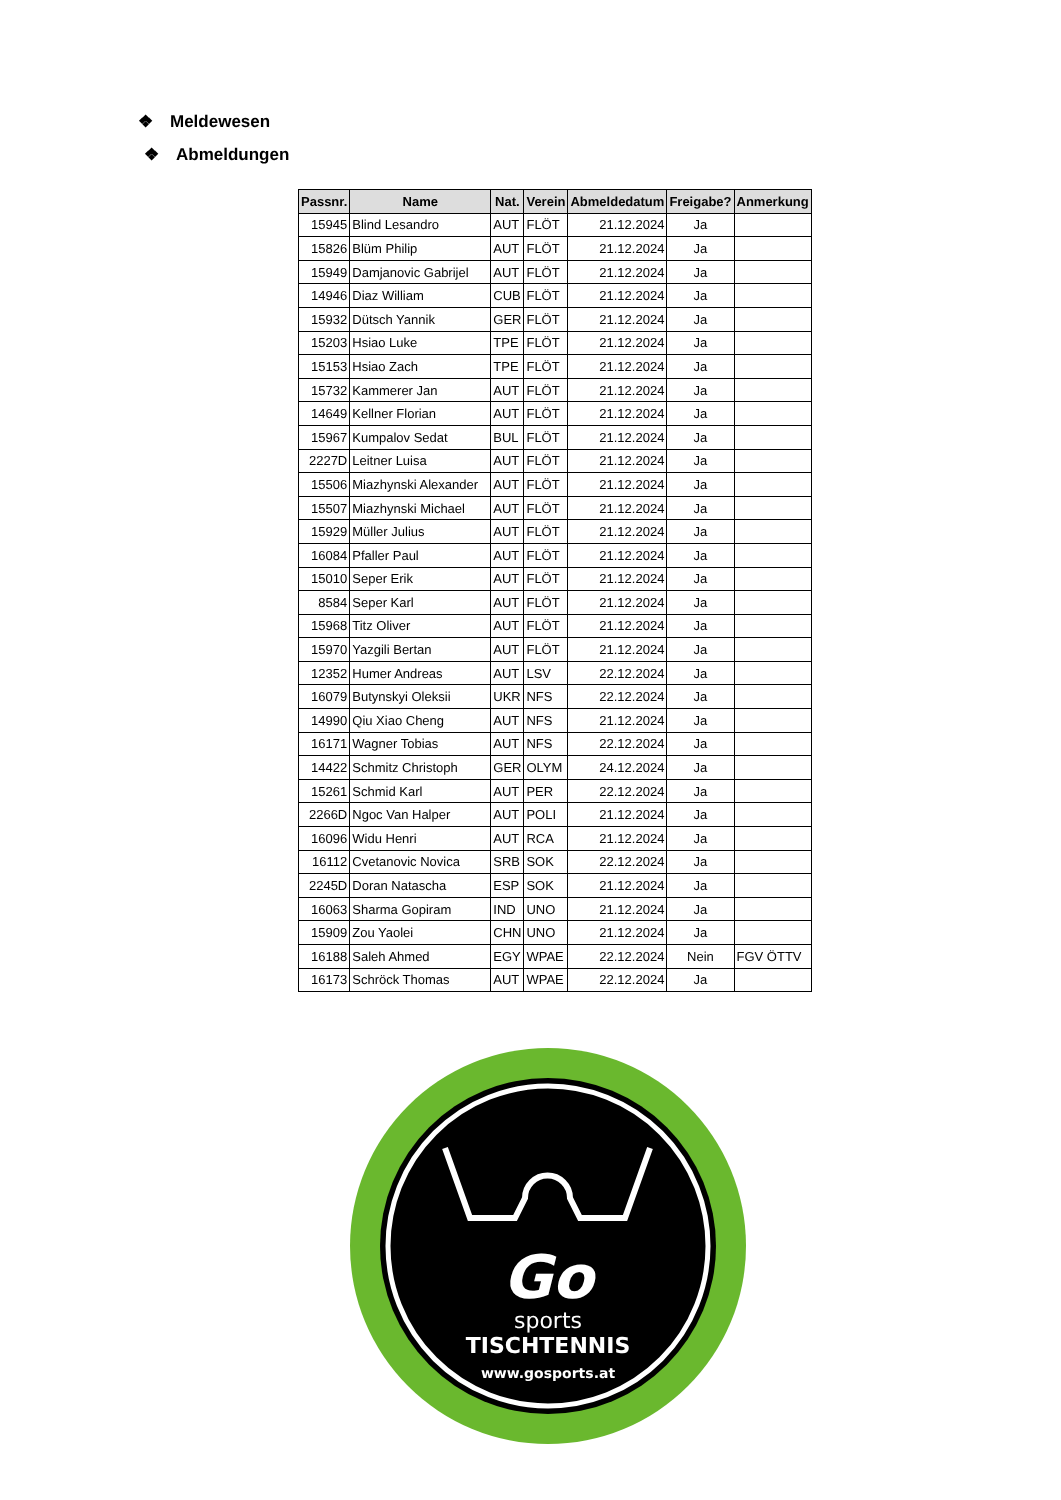❖ Meldewesen
❖ Abmeldungen
| Passnr. | Name | Nat. | Verein | Abmeldedatum | Freigabe? | Anmerkung |
| --- | --- | --- | --- | --- | --- | --- |
| 15945 | Blind Lesandro | AUT | FLÖT | 21.12.2024 | Ja | |
| 15826 | Blüm Philip | AUT | FLÖT | 21.12.2024 | Ja | |
| 15949 | Damjanovic Gabrijel | AUT | FLÖT | 21.12.2024 | Ja | |
| 14946 | Diaz William | CUB | FLÖT | 21.12.2024 | Ja | |
| 15932 | Dütsch Yannik | GER | FLÖT | 21.12.2024 | Ja | |
| 15203 | Hsiao Luke | TPE | FLÖT | 21.12.2024 | Ja | |
| 15153 | Hsiao Zach | TPE | FLÖT | 21.12.2024 | Ja | |
| 15732 | Kammerer Jan | AUT | FLÖT | 21.12.2024 | Ja | |
| 14649 | Kellner Florian | AUT | FLÖT | 21.12.2024 | Ja | |
| 15967 | Kumpalov Sedat | BUL | FLÖT | 21.12.2024 | Ja | |
| 2227D | Leitner Luisa | AUT | FLÖT | 21.12.2024 | Ja | |
| 15506 | Miazhynski Alexander | AUT | FLÖT | 21.12.2024 | Ja | |
| 15507 | Miazhynski Michael | AUT | FLÖT | 21.12.2024 | Ja | |
| 15929 | Müller Julius | AUT | FLÖT | 21.12.2024 | Ja | |
| 16084 | Pfaller Paul | AUT | FLÖT | 21.12.2024 | Ja | |
| 15010 | Seper Erik | AUT | FLÖT | 21.12.2024 | Ja | |
| 8584 | Seper Karl | AUT | FLÖT | 21.12.2024 | Ja | |
| 15968 | Titz Oliver | AUT | FLÖT | 21.12.2024 | Ja | |
| 15970 | Yazgili Bertan | AUT | FLÖT | 21.12.2024 | Ja | |
| 12352 | Humer Andreas | AUT | LSV | 22.12.2024 | Ja | |
| 16079 | Butynskyi Oleksii | UKR | NFS | 22.12.2024 | Ja | |
| 14990 | Qiu Xiao Cheng | AUT | NFS | 21.12.2024 | Ja | |
| 16171 | Wagner Tobias | AUT | NFS | 22.12.2024 | Ja | |
| 14422 | Schmitz Christoph | GER | OLYM | 24.12.2024 | Ja | |
| 15261 | Schmid Karl | AUT | PER | 22.12.2024 | Ja | |
| 2266D | Ngoc Van Halper | AUT | POLI | 21.12.2024 | Ja | |
| 16096 | Widu Henri | AUT | RCA | 21.12.2024 | Ja | |
| 16112 | Cvetanovic Novica | SRB | SOK | 22.12.2024 | Ja | |
| 2245D | Doran Natascha | ESP | SOK | 21.12.2024 | Ja | |
| 16063 | Sharma Gopiram | IND | UNO | 21.12.2024 | Ja | |
| 15909 | Zou Yaolei | CHN | UNO | 21.12.2024 | Ja | |
| 16188 | Saleh Ahmed | EGY | WPAE | 22.12.2024 | Nein | FGV ÖTTV |
| 16173 | Schröck Thomas | AUT | WPAE | 22.12.2024 | Ja | |
Go
sports
TISCHTENNIS
www.gosports.at